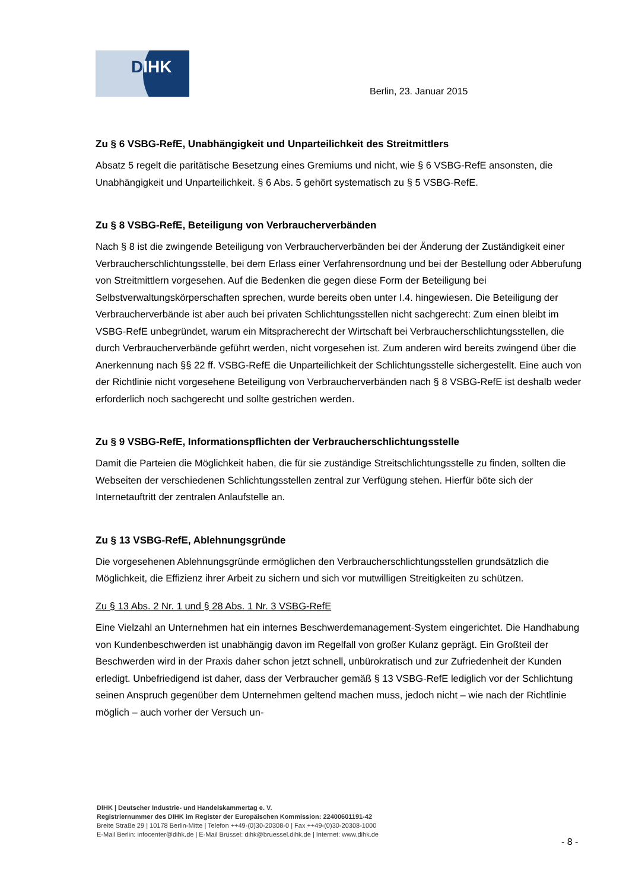DIHK
Berlin, 23. Januar 2015
Zu § 6 VSBG-RefE, Unabhängigkeit und Unparteilichkeit des Streitmittlers
Absatz 5 regelt die paritätische Besetzung eines Gremiums und nicht, wie § 6 VSBG-RefE ansonsten, die Unabhängigkeit und Unparteilichkeit. § 6 Abs. 5 gehört systematisch zu § 5 VSBG-RefE.
Zu § 8 VSBG-RefE, Beteiligung von Verbraucherverbänden
Nach § 8 ist die zwingende Beteiligung von Verbraucherverbänden bei der Änderung der Zuständigkeit einer Verbraucherschlichtungsstelle, bei dem Erlass einer Verfahrensordnung und bei der Bestellung oder Abberufung von Streitmittlern vorgesehen. Auf die Bedenken die gegen diese Form der Beteiligung bei Selbstverwaltungskörperschaften sprechen, wurde bereits oben unter I.4. hingewiesen. Die Beteiligung der Verbraucherverbände ist aber auch bei privaten Schlichtungsstellen nicht sachgerecht: Zum einen bleibt im VSBG-RefE unbegründet, warum ein Mitspracherecht der Wirtschaft bei Verbraucherschlichtungsstellen, die durch Verbraucherverbände geführt werden, nicht vorgesehen ist. Zum anderen wird bereits zwingend über die Anerkennung nach §§ 22 ff. VSBG-RefE die Unparteilichkeit der Schlichtungsstelle sichergestellt. Eine auch von der Richtlinie nicht vorgesehene Beteiligung von Verbraucherverbänden nach § 8 VSBG-RefE ist deshalb weder erforderlich noch sachgerecht und sollte gestrichen werden.
Zu § 9 VSBG-RefE, Informationspflichten der Verbraucherschlichtungsstelle
Damit die Parteien die Möglichkeit haben, die für sie zuständige Streitschlichtungsstelle zu finden, sollten die Webseiten der verschiedenen Schlichtungsstellen zentral zur Verfügung stehen. Hierfür böte sich der Internetauftritt der zentralen Anlaufstelle an.
Zu § 13 VSBG-RefE, Ablehnungsgründe
Die vorgesehenen Ablehnungsgründe ermöglichen den Verbraucherschlichtungsstellen grundsätzlich die Möglichkeit, die Effizienz ihrer Arbeit zu sichern und sich vor mutwilligen Streitigkeiten zu schützen.
Zu § 13 Abs. 2 Nr. 1 und § 28 Abs. 1 Nr. 3 VSBG-RefE
Eine Vielzahl an Unternehmen hat ein internes Beschwerdemanagement-System eingerichtet. Die Handhabung von Kundenbeschwerden ist unabhängig davon im Regelfall von großer Kulanz geprägt. Ein Großteil der Beschwerden wird in der Praxis daher schon jetzt schnell, unbürokratisch und zur Zufriedenheit der Kunden erledigt. Unbefriedigend ist daher, dass der Verbraucher gemäß § 13 VSBG-RefE lediglich vor der Schlichtung seinen Anspruch gegenüber dem Unternehmen geltend machen muss, jedoch nicht – wie nach der Richtlinie möglich – auch vorher der Versuch un-
DIHK | Deutscher Industrie- und Handelskammertag e. V.
Registriernummer des DIHK im Register der Europäischen Kommission: 22400601191-42
Breite Straße 29 | 10178 Berlin-Mitte | Telefon ++49-(0)30-20308-0 | Fax ++49-(0)30-20308-1000
E-Mail Berlin: infocenter@dihk.de | E-Mail Brüssel: dihk@bruessel.dihk.de | Internet: www.dihk.de
- 8 -